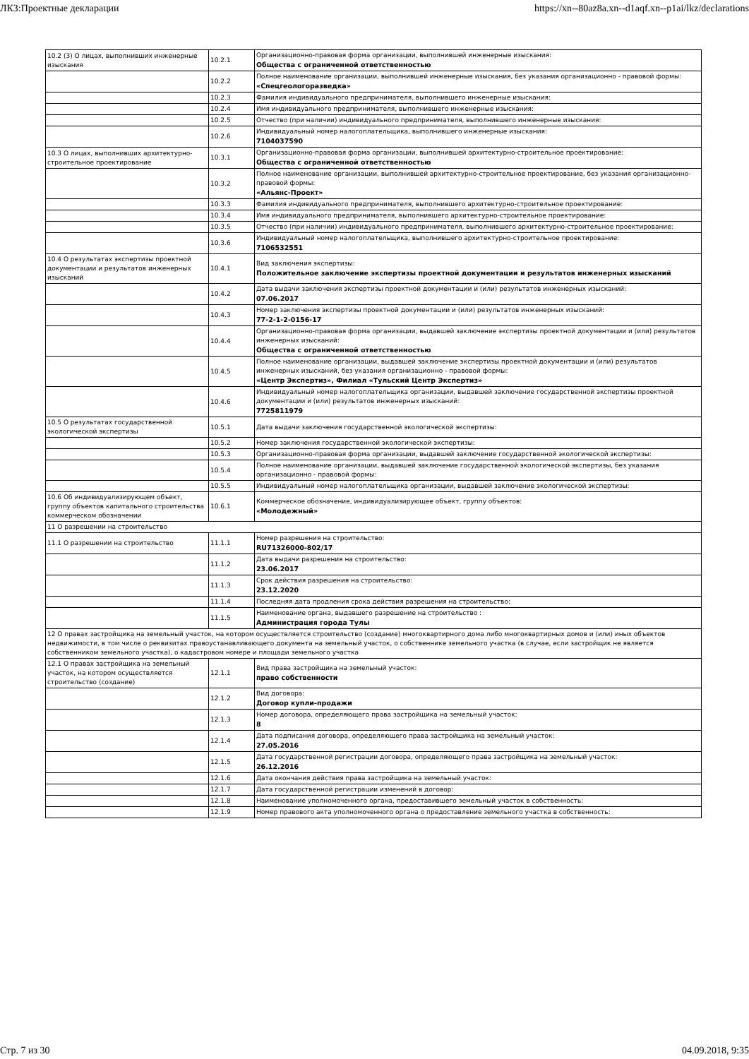ЛКЗ:Проектные декларации https://xn--80az8a.xn--d1aqf.xn--p1ai/lkz/declarations
| 10.2 (3) О лицах, выполнивших инженерные изыскания | 10.2.1 | Организационно-правовая форма организации, выполнившей инженерные изыскания: Общества с ограниченной ответственностью |
| | 10.2.2 | Полное наименование организации, выполнившей инженерные изыскания, без указания организационно - правовой формы: «Спецгеологоразведка» |
| | 10.2.3 | Фамилия индивидуального предпринимателя, выполнившего инженерные изыскания: |
| | 10.2.4 | Имя индивидуального предпринимателя, выполнившего инженерные изыскания: |
| | 10.2.5 | Отчество (при наличии) индивидуального предпринимателя, выполнившего инженерные изыскания: |
| | 10.2.6 | Индивидуальный номер налогоплательщика, выполнившего инженерные изыскания: 7104037590 |
| 10.3 О лицах, выполнивших архитектурно-строительное проектирование | 10.3.1 | Организационно-правовая форма организации, выполнившей архитектурно-строительное проектирование: Общества с ограниченной ответственностью |
| | 10.3.2 | Полное наименование организации, выполнившей архитектурно-строительное проектирование, без указания организационно-правовой формы: «Альянс-Проект» |
| | 10.3.3 | Фамилия индивидуального предпринимателя, выполнившего архитектурно-строительное проектирование: |
| | 10.3.4 | Имя индивидуального предпринимателя, выполнившего архитектурно-строительное проектирование: |
| | 10.3.5 | Отчество (при наличии) индивидуального предпринимателя, выполнившего архитектурно-строительное проектирование: |
| | 10.3.6 | Индивидуальный номер налогоплательщика, выполнившего архитектурно-строительное проектирование: 7106532551 |
| 10.4 О результатах экспертизы проектной документации и результатов инженерных изысканий | 10.4.1 | Вид заключения экспертизы: Положительное заключение экспертизы проектной документации и результатов инженерных изысканий |
| | 10.4.2 | Дата выдачи заключения экспертизы проектной документации и (или) результатов инженерных изысканий: 07.06.2017 |
| | 10.4.3 | Номер заключения экспертизы проектной документации и (или) результатов инженерных изысканий: 77-2-1-2-0156-17 |
| | 10.4.4 | Организационно-правовая форма организации, выдавшей заключение экспертизы проектной документации и (или) результатов инженерных изысканий: Общества с ограниченной ответственностью |
| | 10.4.5 | Полное наименование организации, выдавшей заключение экспертизы проектной документации и (или) результатов инженерных изысканий, без указания организационно - правовой формы: «Центр Экспертиз», Филиал «Тульский Центр Экспертиз» |
| | 10.4.6 | Индивидуальный номер налогоплательщика организации, выдавшей заключение государственной экспертизы проектной документации и (или) результатов инженерных изысканий: 7725811979 |
| 10.5 О результатах государственной экологической экспертизы | 10.5.1 | Дата выдачи заключения государственной экологической экспертизы: |
| | 10.5.2 | Номер заключения государственной экологической экспертизы: |
| | 10.5.3 | Организационно-правовая форма организации, выдавшей заключение государственной экологической экспертизы: |
| | 10.5.4 | Полное наименование организации, выдавшей заключение государственной экологической экспертизы, без указания организационно - правовой формы: |
| | 10.5.5 | Индивидуальный номер налогоплательщика организации, выдавшей заключение экологической экспертизы: |
| 10.6 Об индивидуализирующем объект, группу объектов капитального строительства коммерческом обозначении | 10.6.1 | Коммерческое обозначение, индивидуализирующее объект, группу объектов: «Молодежный» |
| 11 О разрешении на строительство | | |
| 11.1 О разрешении на строительство | 11.1.1 | Номер разрешения на строительство: RU71326000-802/17 |
| | 11.1.2 | Дата выдачи разрешения на строительство: 23.06.2017 |
| | 11.1.3 | Срок действия разрешения на строительство: 23.12.2020 |
| | 11.1.4 | Последняя дата продления срока действия разрешения на строительство: |
| | 11.1.5 | Наименование органа, выдавшего разрешение на строительство : Администрация города Тулы |
| 12 О правах застройщика на земельный участок, на котором осуществляется строительство (создание) многоквартирного дома либо многоквартирных домов и (или) иных объектов недвижимости, в том числе о реквизитах правоустанавливающего документа на земельный участок, о собственнике земельного участка (в случае, если застройщик не является собственником земельного участка), о кадастровом номере и площади земельного участка | | |
| 12.1 О правах застройщика на земельный участок, на котором осуществляется строительство (создание) | 12.1.1 | Вид права застройщика на земельный участок: право собственности |
| | 12.1.2 | Вид договора: Договор купли-продажи |
| | 12.1.3 | Номер договора, определяющего права застройщика на земельный участок: 8 |
| | 12.1.4 | Дата подписания договора, определяющего права застройщика на земельный участок: 27.05.2016 |
| | 12.1.5 | Дата государственной регистрации договора, определяющего права застройщика на земельный участок: 26.12.2016 |
| | 12.1.6 | Дата окончания действия права застройщика на земельный участок: |
| | 12.1.7 | Дата государственной регистрации изменений в договор: |
| | 12.1.8 | Наименование уполномоченного органа, предоставившего земельный участок в собственность: |
| | 12.1.9 | Номер правового акта уполномоченного органа о предоставление земельного участка в собственность: |
Стр. 7 из 30 04.09.2018, 9:35